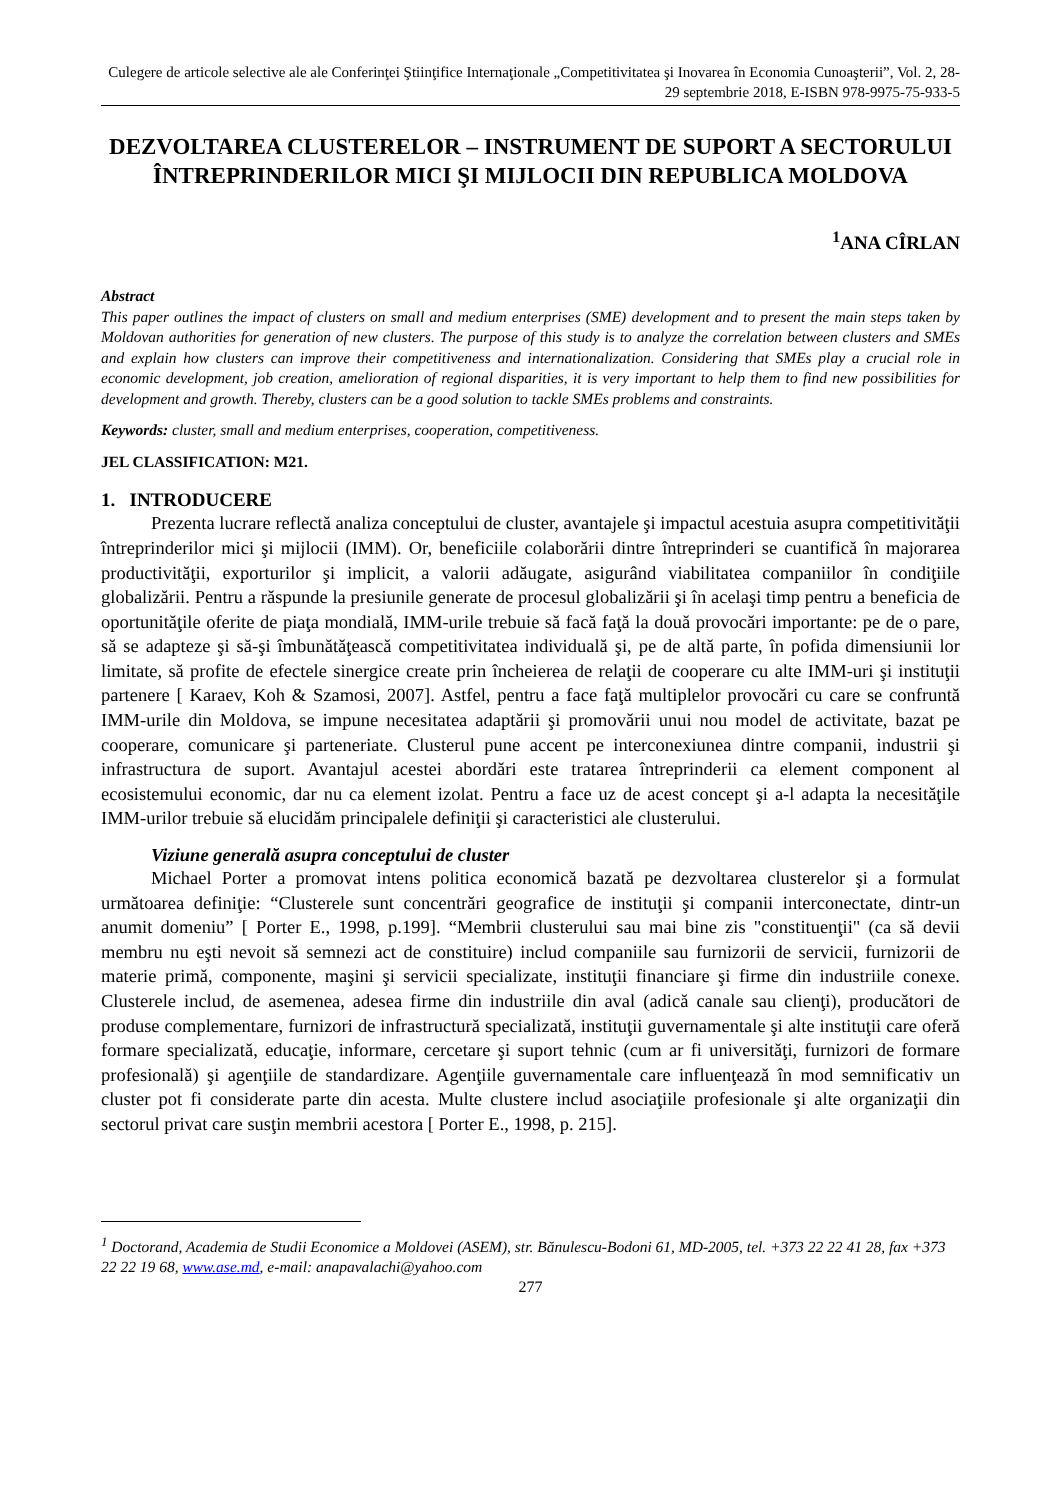Culegere de articole selective ale ale Conferinţei Ştiinţifice Internaţionale „Competitivitatea şi Inovarea în Economia Cunoaşterii”, Vol. 2, 28-29 septembrie 2018, E-ISBN 978-9975-75-933-5
DEZVOLTAREA CLUSTERELOR – INSTRUMENT DE SUPORT A SECTORULUI ÎNTREPRINDERILOR MICI ŞI MIJLOCII DIN REPUBLICA MOLDOVA
<sup>1</sup> ANA CÎRLAN
Abstract
This paper outlines the impact of clusters on small and medium enterprises (SME) development and to present the main steps taken by Moldovan authorities for generation of new clusters. The purpose of this study is to analyze the correlation between clusters and SMEs and explain how clusters can improve their competitiveness and internationalization. Considering that SMEs play a crucial role in economic development, job creation, amelioration of regional disparities, it is very important to help them to find new possibilities for development and growth. Thereby, clusters can be a good solution to tackle SMEs problems and constraints.
Keywords: cluster, small and medium enterprises, cooperation, competitiveness.
JEL CLASSIFICATION: M21.
1. INTRODUCERE
Prezenta lucrare reflectă analiza conceptului de cluster, avantajele şi impactul acestuia asupra competitivităţii întreprinderilor mici şi mijlocii (IMM). Or, beneficiile colaborării dintre întreprinderi se cuantifică în majorarea productivităţii, exporturilor şi implicit, a valorii adăugate, asigurând viabilitatea companiilor în condiţiile globalizării. Pentru a răspunde la presiunile generate de procesul globalizării şi în acelaşi timp pentru a beneficia de oportunităţile oferite de piaţa mondială, IMM-urile trebuie să facă faţă la două provocări importante: pe de o pare, să se adapteze şi să-şi îmbunătăţească competitivitatea individuală şi, pe de altă parte, în pofida dimensiunii lor limitate, să profite de efectele sinergice create prin încheierea de relaţii de cooperare cu alte IMM-uri şi instituţii partenere [ Karaev, Koh & Szamosi, 2007]. Astfel, pentru a face faţă multiplelor provocări cu care se confruntă IMM-urile din Moldova, se impune necesitatea adaptării şi promovării unui nou model de activitate, bazat pe cooperare, comunicare şi parteneriate. Clusterul pune accent pe interconexiunea dintre companii, industrii şi infrastructura de suport. Avantajul acestei abordări este tratarea întreprinderii ca element component al ecosistemului economic, dar nu ca element izolat. Pentru a face uz de acest concept şi a-l adapta la necesităţile IMM-urilor trebuie să elucidăm principalele definiţii şi caracteristici ale clusterului.
Viziune generală asupra conceptului de cluster
Michael Porter a promovat intens politica economică bazată pe dezvoltarea clusterelor şi a formulat următoarea definiţie: “Clusterele sunt concentrări geografice de instituţii şi companii interconectate, dintr-un anumit domeniu” [ Porter E., 1998, p.199]. “Membrii clusterului sau mai bine zis "constituenţii" (ca să devii membru nu eşti nevoit să semnezi act de constituire) includ companiile sau furnizorii de servicii, furnizorii de materie primă, componente, maşini şi servicii specializate, instituţii financiare şi firme din industriile conexe. Clusterele includ, de asemenea, adesea firme din industriile din aval (adică canale sau clienţi), producători de produse complementare, furnizori de infrastructură specializată, instituţii guvernamentale şi alte instituţii care oferă formare specializată, educaţie, informare, cercetare şi suport tehnic (cum ar fi universităţi, furnizori de formare profesională) şi agenţiile de standardizare. Agenţiile guvernamentale care influenţează în mod semnificativ un cluster pot fi considerate parte din acesta. Multe clustere includ asociaţiile profesionale şi alte organizaţii din sectorul privat care susţin membrii acestora [ Porter E., 1998, p. 215].
<sup>1</sup> Doctorand, Academia de Studii Economice a Moldovei (ASEM), str. Bănulescu-Bodoni 61, MD-2005, tel. +373 22 22 41 28, fax +373 22 22 19 68, www.ase.md, e-mail: anapavalachi@yahoo.com
277